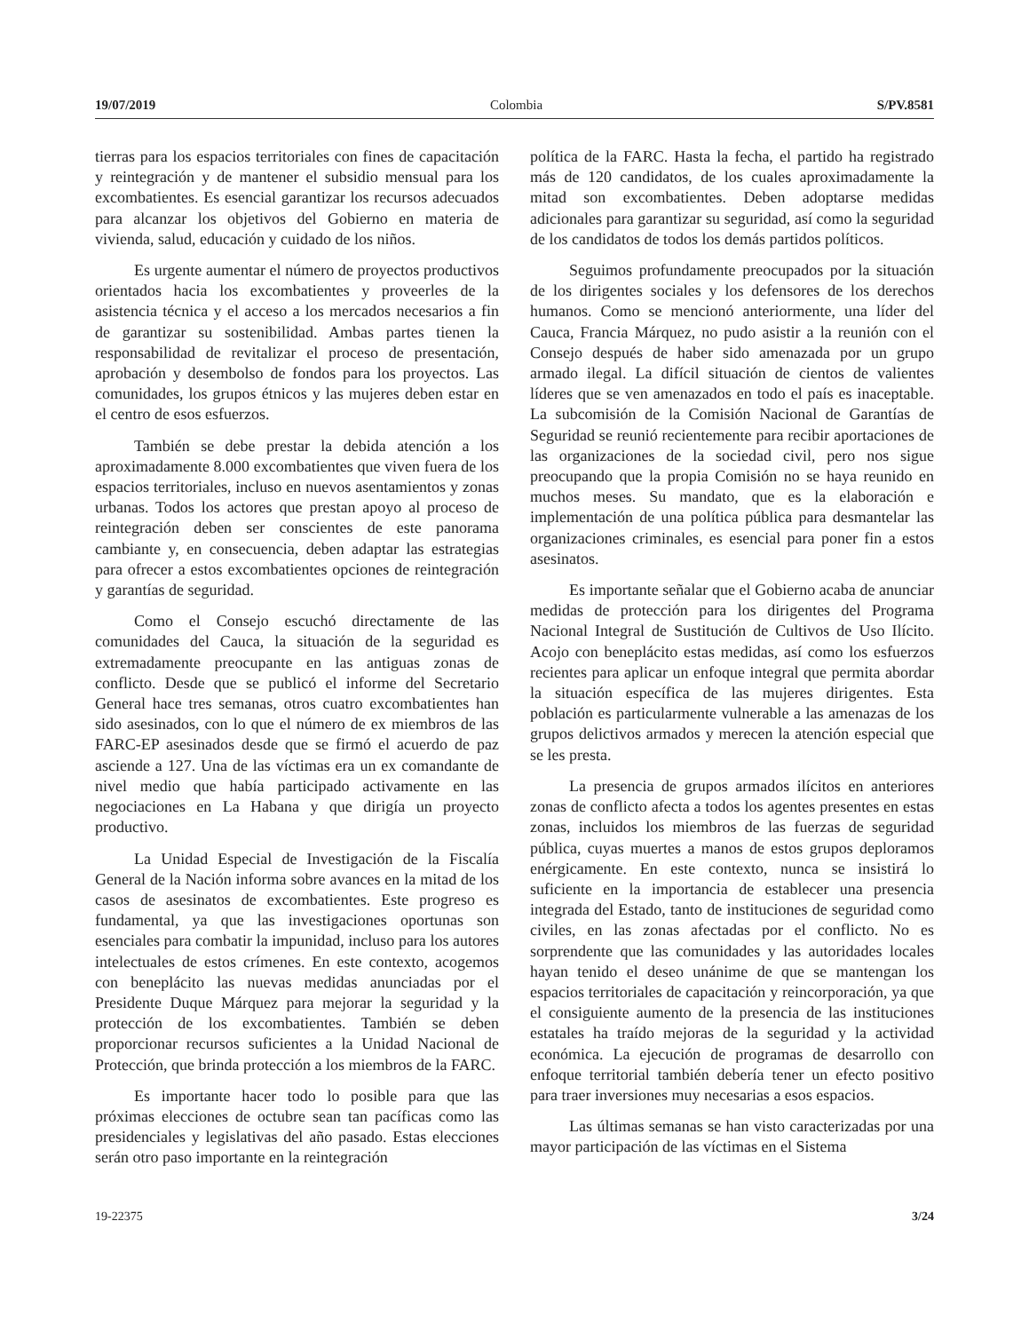19/07/2019 Colombia S/PV.8581
tierras para los espacios territoriales con fines de capacitación y reintegración y de mantener el subsidio mensual para los excombatientes. Es esencial garantizar los recursos adecuados para alcanzar los objetivos del Gobierno en materia de vivienda, salud, educación y cuidado de los niños.
Es urgente aumentar el número de proyectos productivos orientados hacia los excombatientes y proveerles de la asistencia técnica y el acceso a los mercados necesarios a fin de garantizar su sostenibilidad. Ambas partes tienen la responsabilidad de revitalizar el proceso de presentación, aprobación y desembolso de fondos para los proyectos. Las comunidades, los grupos étnicos y las mujeres deben estar en el centro de esos esfuerzos.
También se debe prestar la debida atención a los aproximadamente 8.000 excombatientes que viven fuera de los espacios territoriales, incluso en nuevos asentamientos y zonas urbanas. Todos los actores que prestan apoyo al proceso de reintegración deben ser conscientes de este panorama cambiante y, en consecuencia, deben adaptar las estrategias para ofrecer a estos excombatientes opciones de reintegración y garantías de seguridad.
Como el Consejo escuchó directamente de las comunidades del Cauca, la situación de la seguridad es extremadamente preocupante en las antiguas zonas de conflicto. Desde que se publicó el informe del Secretario General hace tres semanas, otros cuatro excombatientes han sido asesinados, con lo que el número de ex miembros de las FARC-EP asesinados desde que se firmó el acuerdo de paz asciende a 127. Una de las víctimas era un ex comandante de nivel medio que había participado activamente en las negociaciones en La Habana y que dirigía un proyecto productivo.
La Unidad Especial de Investigación de la Fiscalía General de la Nación informa sobre avances en la mitad de los casos de asesinatos de excombatientes. Este progreso es fundamental, ya que las investigaciones oportunas son esenciales para combatir la impunidad, incluso para los autores intelectuales de estos crímenes. En este contexto, acogemos con beneplácito las nuevas medidas anunciadas por el Presidente Duque Márquez para mejorar la seguridad y la protección de los excombatientes. También se deben proporcionar recursos suficientes a la Unidad Nacional de Protección, que brinda protección a los miembros de la FARC.
Es importante hacer todo lo posible para que las próximas elecciones de octubre sean tan pacíficas como las presidenciales y legislativas del año pasado. Estas elecciones serán otro paso importante en la reintegración
política de la FARC. Hasta la fecha, el partido ha registrado más de 120 candidatos, de los cuales aproximadamente la mitad son excombatientes. Deben adoptarse medidas adicionales para garantizar su seguridad, así como la seguridad de los candidatos de todos los demás partidos políticos.
Seguimos profundamente preocupados por la situación de los dirigentes sociales y los defensores de los derechos humanos. Como se mencionó anteriormente, una líder del Cauca, Francia Márquez, no pudo asistir a la reunión con el Consejo después de haber sido amenazada por un grupo armado ilegal. La difícil situación de cientos de valientes líderes que se ven amenazados en todo el país es inaceptable. La subcomisión de la Comisión Nacional de Garantías de Seguridad se reunió recientemente para recibir aportaciones de las organizaciones de la sociedad civil, pero nos sigue preocupando que la propia Comisión no se haya reunido en muchos meses. Su mandato, que es la elaboración e implementación de una política pública para desmantelar las organizaciones criminales, es esencial para poner fin a estos asesinatos.
Es importante señalar que el Gobierno acaba de anunciar medidas de protección para los dirigentes del Programa Nacional Integral de Sustitución de Cultivos de Uso Ilícito. Acojo con beneplácito estas medidas, así como los esfuerzos recientes para aplicar un enfoque integral que permita abordar la situación específica de las mujeres dirigentes. Esta población es particularmente vulnerable a las amenazas de los grupos delictivos armados y merecen la atención especial que se les presta.
La presencia de grupos armados ilícitos en anteriores zonas de conflicto afecta a todos los agentes presentes en estas zonas, incluidos los miembros de las fuerzas de seguridad pública, cuyas muertes a manos de estos grupos deploramos enérgicamente. En este contexto, nunca se insistirá lo suficiente en la importancia de establecer una presencia integrada del Estado, tanto de instituciones de seguridad como civiles, en las zonas afectadas por el conflicto. No es sorprendente que las comunidades y las autoridades locales hayan tenido el deseo unánime de que se mantengan los espacios territoriales de capacitación y reincorporación, ya que el consiguiente aumento de la presencia de las instituciones estatales ha traído mejoras de la seguridad y la actividad económica. La ejecución de programas de desarrollo con enfoque territorial también debería tener un efecto positivo para traer inversiones muy necesarias a esos espacios.
Las últimas semanas se han visto caracterizadas por una mayor participación de las víctimas en el Sistema
19-22375 3/24